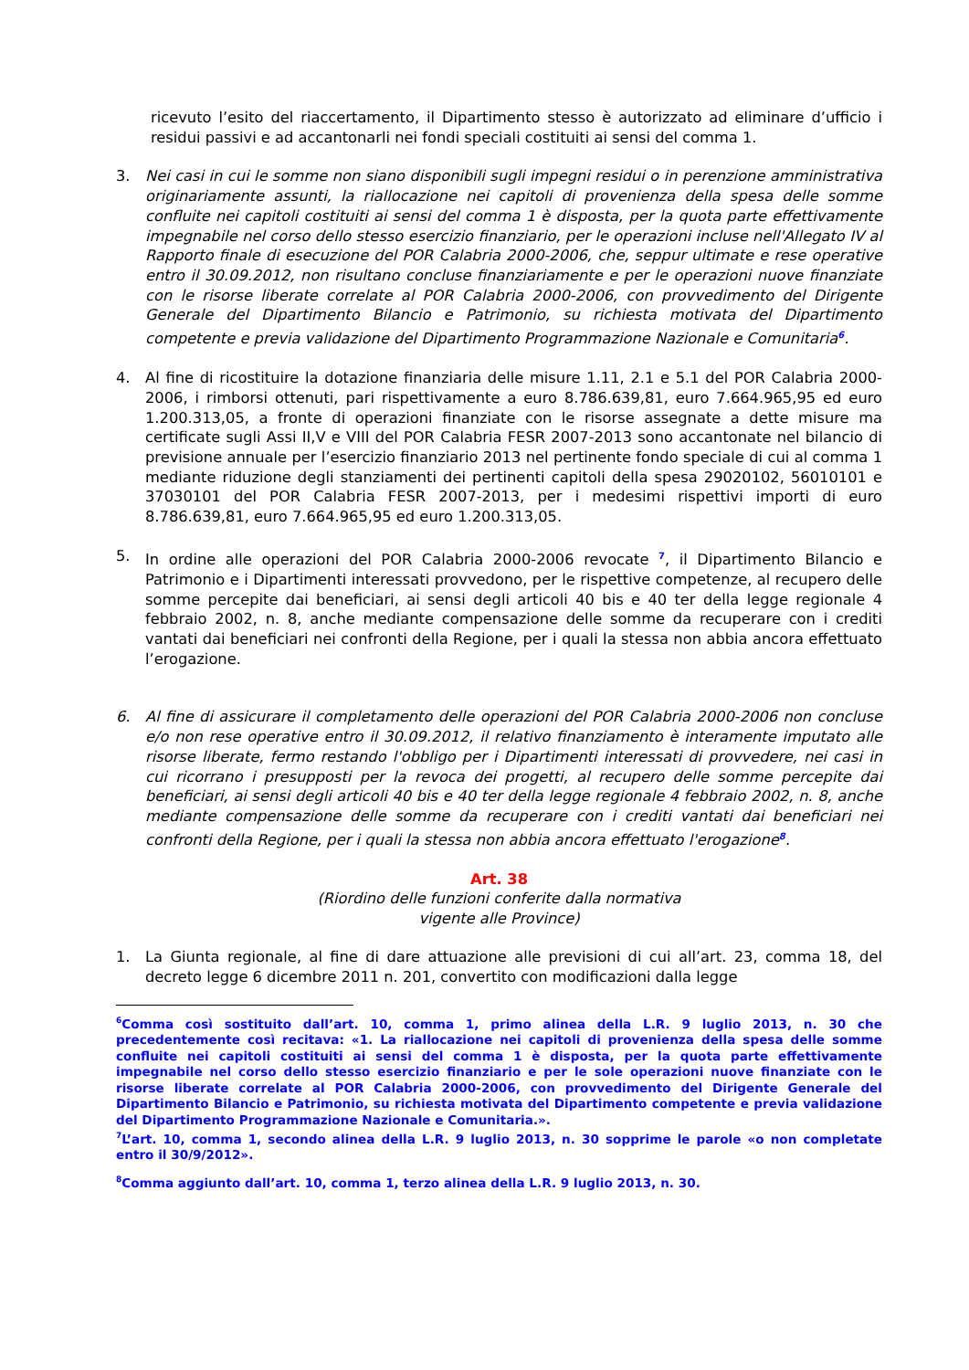ricevuto l’esito del riaccertamento, il Dipartimento stesso è autorizzato ad eliminare d’ufficio i residui passivi e ad accantonarli nei fondi speciali costituiti ai sensi del comma 1.
3. Nei casi in cui le somme non siano disponibili sugli impegni residui o in perenzione amministrativa originariamente assunti, la riallocazione nei capitoli di provenienza della spesa delle somme confluite nei capitoli costituiti ai sensi del comma 1 è disposta, per la quota parte effettivamente impegnabile nel corso dello stesso esercizio finanziario, per le operazioni incluse nell'Allegato IV al Rapporto finale di esecuzione del POR Calabria 2000-2006, che, seppur ultimate e rese operative entro il 30.09.2012, non risultano concluse finanziariamente e per le operazioni nuove finanziate con le risorse liberate correlate al POR Calabria 2000-2006, con provvedimento del Dirigente Generale del Dipartimento Bilancio e Patrimonio, su richiesta motivata del Dipartimento competente e previa validazione del Dipartimento Programmazione Nazionale e Comunitaria<sup>6</sup>.
4. Al fine di ricostituire la dotazione finanziaria delle misure 1.11, 2.1 e 5.1 del POR Calabria 2000-2006, i rimborsi ottenuti, pari rispettivamente a euro 8.786.639,81, euro 7.664.965,95 ed euro 1.200.313,05, a fronte di operazioni finanziate con le risorse assegnate a dette misure ma certificate sugli Assi II,V e VIII del POR Calabria FESR 2007-2013 sono accantonate nel bilancio di previsione annuale per l’esercizio finanziario 2013 nel pertinente fondo speciale di cui al comma 1 mediante riduzione degli stanziamenti dei pertinenti capitoli della spesa 29020102, 56010101 e 37030101 del POR Calabria FESR 2007-2013, per i medesimi rispettivi importi di euro 8.786.639,81, euro 7.664.965,95 ed euro 1.200.313,05.
5. In ordine alle operazioni del POR Calabria 2000-2006 revocate <sup>7</sup>, il Dipartimento Bilancio e Patrimonio e i Dipartimenti interessati provvedono, per le rispettive competenze, al recupero delle somme percepite dai beneficiari, ai sensi degli articoli 40 bis e 40 ter della legge regionale 4 febbraio 2002, n. 8, anche mediante compensazione delle somme da recuperare con i crediti vantati dai beneficiari nei confronti della Regione, per i quali la stessa non abbia ancora effettuato l’erogazione.
6. Al fine di assicurare il completamento delle operazioni del POR Calabria 2000-2006 non concluse e/o non rese operative entro il 30.09.2012, il relativo finanziamento è interamente imputato alle risorse liberate, fermo restando l'obbligo per i Dipartimenti interessati di provvedere, nei casi in cui ricorrano i presupposti per la revoca dei progetti, al recupero delle somme percepite dai beneficiari, ai sensi degli articoli 40 bis e 40 ter della legge regionale 4 febbraio 2002, n. 8, anche mediante compensazione delle somme da recuperare con i crediti vantati dai beneficiari nei confronti della Regione, per i quali la stessa non abbia ancora effettuato l'erogazione<sup>8</sup>.
Art. 38
(Riordino delle funzioni conferite dalla normativa
vigente alle Province)
1. La Giunta regionale, al fine di dare attuazione alle previsioni di cui all’art. 23, comma 18, del decreto legge 6 dicembre 2011 n. 201, convertito con modificazioni dalla legge
<sup>6</sup> Comma così sostituito dall’art. 10, comma 1, primo alinea della L.R. 9 luglio 2013, n. 30 che precedentemente così recitava: «1. La riallocazione nei capitoli di provenienza della spesa delle somme confluite nei capitoli costituiti ai sensi del comma 1 è disposta, per la quota parte effettivamente impegnabile nel corso dello stesso esercizio finanziario e per le sole operazioni nuove finanziate con le risorse liberate correlate al POR Calabria 2000-2006, con provvedimento del Dirigente Generale del Dipartimento Bilancio e Patrimonio, su richiesta motivata del Dipartimento competente e previa validazione del Dipartimento Programmazione Nazionale e Comunitaria.».
<sup>7</sup> L’art. 10, comma 1, secondo alinea della L.R. 9 luglio 2013, n. 30 sopprime le parole «o non completate entro il 30/9/2012».
<sup>8</sup> Comma aggiunto dall’art. 10, comma 1, terzo alinea della L.R. 9 luglio 2013, n. 30.